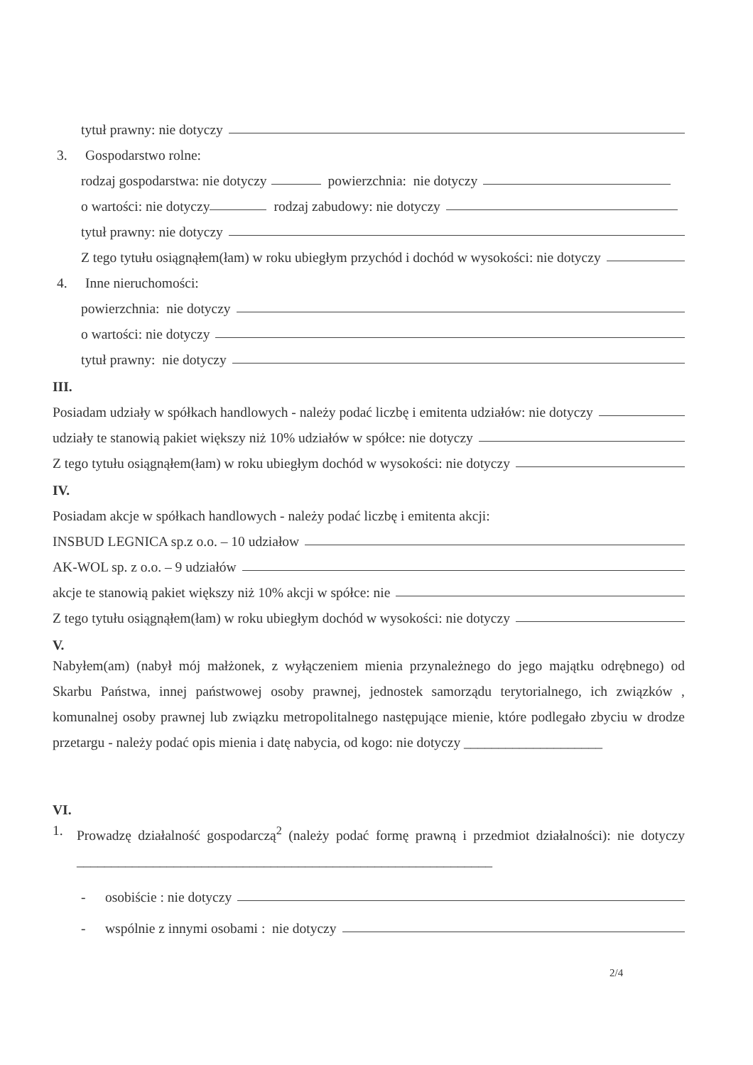tytuł prawny: nie dotyczy
3. Gospodarstwo rolne:
rodzaj gospodarstwa: nie dotyczy powierzchnia: nie dotyczy
o wartości: nie dotyczy rodzaj zabudowy: nie dotyczy
tytuł prawny: nie dotyczy
Z tego tytułu osiągnąłem(łam) w roku ubiegłym przychód i dochód w wysokości: nie dotyczy
4. Inne nieruchomości:
powierzchnia: nie dotyczy
o wartości: nie dotyczy
tytuł prawny: nie dotyczy
III.
Posiadam udziały w spółkach handlowych - należy podać liczbę i emitenta udziałów: nie dotyczy
udziały te stanowią pakiet większy niż 10% udziałów w spółce: nie dotyczy
Z tego tytułu osiągnąłem(łam) w roku ubiegłym dochód w wysokości: nie dotyczy
IV.
Posiadam akcje w spółkach handlowych - należy podać liczbę i emitenta akcji:
INSBUD LEGNICA sp.z o.o. – 10 udziałow
AK-WOL sp. z o.o. – 9 udziałów
akcje te stanowią pakiet większy niż 10% akcji w spółce: nie
Z tego tytułu osiągnąłem(łam) w roku ubiegłym dochód w wysokości: nie dotyczy
V.
Nabyłem(am) (nabył mój małżonek, z wyłączeniem mienia przynależnego do jego majątku odrębnego) od Skarbu Państwa, innej państwowej osoby prawnej, jednostek samorządu terytorialnego, ich związków , komunalnej osoby prawnej lub związku metropolitalnego następujące mienie, które podlegało zbyciu w drodze przetargu - należy podać opis mienia i datę nabycia, od kogo: nie dotyczy ____________________
VI.
1. Prowadzę działalność gospodarczą<sup>2</sup> (należy podać formę prawną i przedmiot działalności): nie dotyczy ____________________________________________________________
- osobiście : nie dotyczy
- wspólnie z innymi osobami : nie dotyczy
2/4